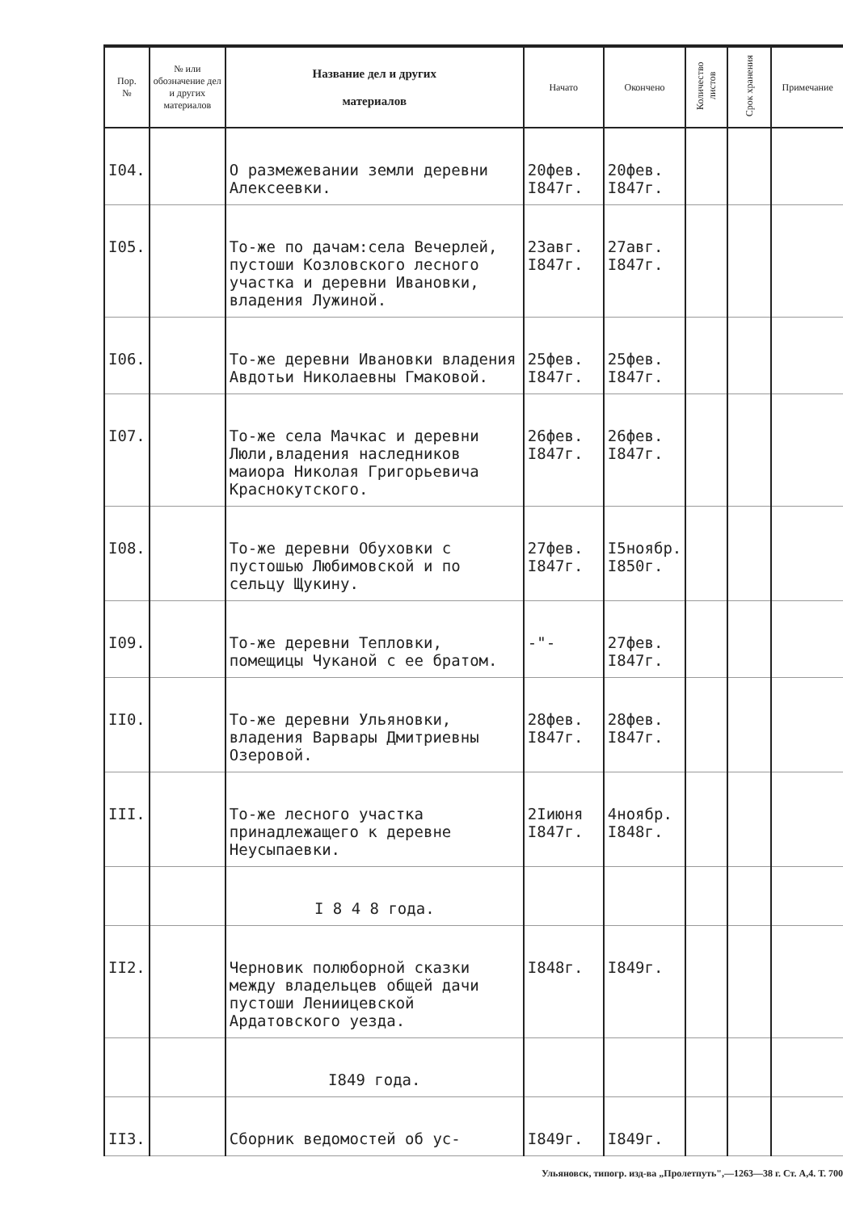| Пор. № | № или обозначение дел и других материалов | Название дел и других материалов | Начато | Окончено | Количество листов | Срок хранения | Примечание |
| --- | --- | --- | --- | --- | --- | --- | --- |
| I04. | | О размежевании земли деревни Алексеевки. | 20фев. I847г. | 20фев. I847г. | | | |
| I05. | | То-же по дачам:села Вечерлей, пустоши Козловского лесного участка и деревни Ивановки, владения Лужиной. | 23авг. I847г. | 27авг. I847г. | | | |
| I06. | | То-же деревни Ивановки владения Авдотьи Николаевны Гмаковой. | 25фев. I847г. | 25фев. I847г. | | | |
| I07. | | То-же села Мачкас и деревни Люли,владения наследников маиора Николая Григорьевича Краснокутского. | 26фев. I847г. | 26фев. I847г. | | | |
| I08. | | То-же деревни Обуховки с пустошью Любимовской и по сельцу Щукину. | 27фев. I847г. | I5ноябр. I850г. | | | |
| I09. | | То-же деревни Тепловки, помещицы Чуканой с ее братом. | -"- | 27фев. I847г. | | | |
| II0. | | То-же деревни Ульяновки, владения Варвары Дмитриевны Озеровой. | 28фев. I847г. | 28фев. I847г. | | | |
| III. | | То-же лесного участка принадлежащего к деревне Неусыпаевки. | 2Iиюня I847г. | 4ноябр. I848г. | | | |
| | | I 8 4 8 года. | | | | | |
| II2. | | Черновик полюборной сказки между владельцев общей дачи пустоши Лениицевской Ардатовского уезда. | I848г. | I849г. | | | |
| | | I849 года. | | | | | |
| II3. | | Сборник ведомостей об ус- | I849г. | I849г. | | | |
Ульяновск, типогр. изд-ва „Пролетпуть",—1263—38 г. Ст. А,4. Т. 700